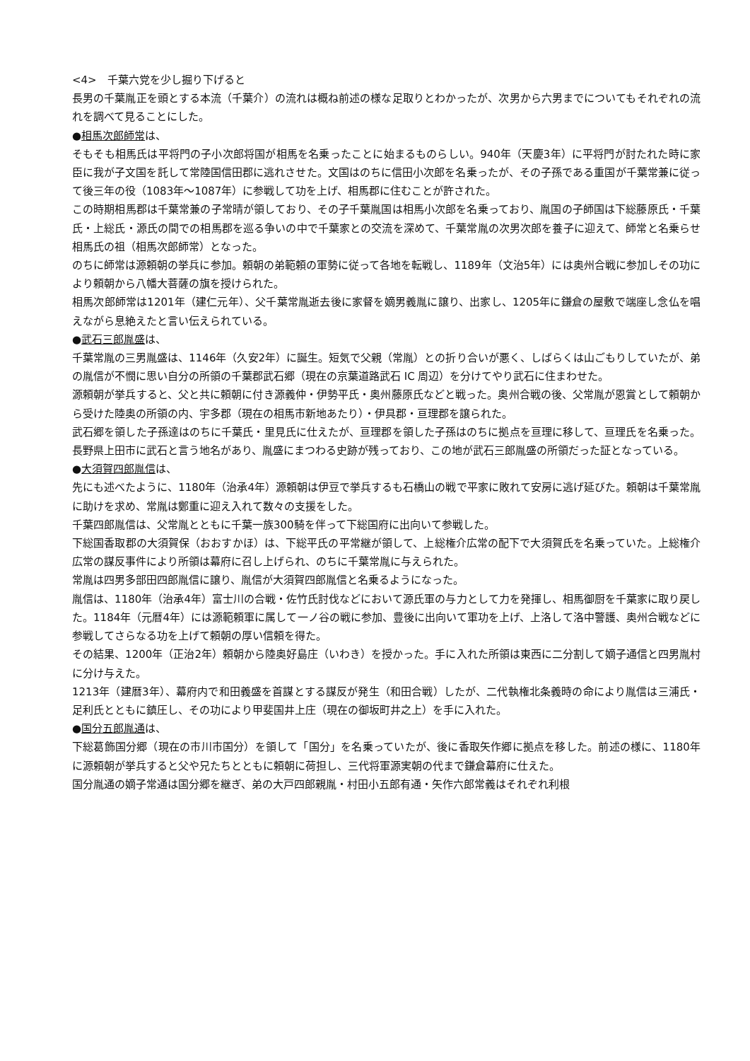<4>　千葉六党を少し掘り下げると
長男の千葉胤正を頭とする本流（千葉介）の流れは概ね前述の様な足取りとわかったが、次男から六男までについてもそれぞれの流れを調べて見ることにした。
●相馬次郎師常は、
そもそも相馬氏は平将門の子小次郎将国が相馬を名乗ったことに始まるものらしい。940年（天慶3年）に平将門が討たれた時に家臣に我が子文国を託して常陸国信田郡に逃れさせた。文国はのちに信田小次郎を名乗ったが、その子孫である重国が千葉常兼に従って後三年の役（1083年～1087年）に参戦して功を上げ、相馬郡に住むことが許された。
この時期相馬郡は千葉常兼の子常晴が領しており、その子千葉胤国は相馬小次郎を名乗っており、胤国の子師国は下総藤原氏・千葉氏・上総氏・源氏の間での相馬郡を巡る争いの中で千葉家との交流を深めて、千葉常胤の次男次郎を養子に迎えて、師常と名乗らせ相馬氏の祖（相馬次郎師常）となった。
のちに師常は源頼朝の挙兵に参加。頼朝の弟範頼の軍勢に従って各地を転戦し、1189年（文治5年）には奥州合戦に参加しその功により頼朝から八幡大菩薩の旗を授けられた。
相馬次郎師常は1201年（建仁元年）、父千葉常胤逝去後に家督を嫡男義胤に譲り、出家し、1205年に鎌倉の屋敷で端座し念仏を唱えながら息絶えたと言い伝えられている。
●武石三郎胤盛は、
千葉常胤の三男胤盛は、1146年（久安2年）に誕生。短気で父親（常胤）との折り合いが悪く、しばらくは山ごもりしていたが、弟の胤信が不憫に思い自分の所領の千葉郡武石郷（現在の京葉道路武石 IC 周辺）を分けてやり武石に住まわせた。
源頼朝が挙兵すると、父と共に頼朝に付き源義仲・伊勢平氏・奥州藤原氏などと戦った。奥州合戦の後、父常胤が恩賞として頼朝から受けた陸奥の所領の内、宇多郡（現在の相馬市新地あたり）・伊具郡・亘理郡を譲られた。
武石郷を領した子孫達はのちに千葉氏・里見氏に仕えたが、亘理郡を領した子孫はのちに拠点を亘理に移して、亘理氏を名乗った。長野県上田市に武石と言う地名があり、胤盛にまつわる史跡が残っており、この地が武石三郎胤盛の所領だった証となっている。
●大須賀四郎胤信は、
先にも述べたように、1180年（治承4年）源頼朝は伊豆で挙兵するも石橋山の戦で平家に敗れて安房に逃げ延びた。頼朝は千葉常胤に助けを求め、常胤は鄭重に迎え入れて数々の支援をした。
千葉四郎胤信は、父常胤とともに千葉一族300騎を伴って下総国府に出向いて参戦した。
下総国香取郡の大須賀保（おおすかほ）は、下総平氏の平常継が領して、上総権介広常の配下で大須賀氏を名乗っていた。上総権介広常の謀反事件により所領は幕府に召し上げられ、のちに千葉常胤に与えられた。
常胤は四男多部田四郎胤信に譲り、胤信が大須賀四郎胤信と名乗るようになった。
胤信は、1180年（治承4年）富士川の合戦・佐竹氏討伐などにおいて源氏軍の与力として力を発揮し、相馬御厨を千葉家に取り戻した。1184年（元暦4年）には源範頼軍に属して一ノ谷の戦に参加、豊後に出向いて軍功を上げ、上洛して洛中警護、奥州合戦などに参戦してさらなる功を上げて頼朝の厚い信頼を得た。
その結果、1200年（正治2年）頼朝から陸奥好島庄（いわき）を授かった。手に入れた所領は東西に二分割して嫡子通信と四男胤村に分け与えた。
1213年（建暦3年）、幕府内で和田義盛を首謀とする謀反が発生（和田合戦）したが、二代執権北条義時の命により胤信は三浦氏・足利氏とともに鎮圧し、その功により甲斐国井上庄（現在の御坂町井之上）を手に入れた。
●国分五郎胤通は、
下総葛飾国分郷（現在の市川市国分）を領して「国分」を名乗っていたが、後に香取矢作郷に拠点を移した。前述の様に、1180年に源頼朝が挙兵すると父や兄たちとともに頼朝に荷担し、三代将軍源実朝の代まで鎌倉幕府に仕えた。
国分胤通の嫡子常通は国分郷を継ぎ、弟の大戸四郎親胤・村田小五郎有通・矢作六郎常義はそれぞれ利根